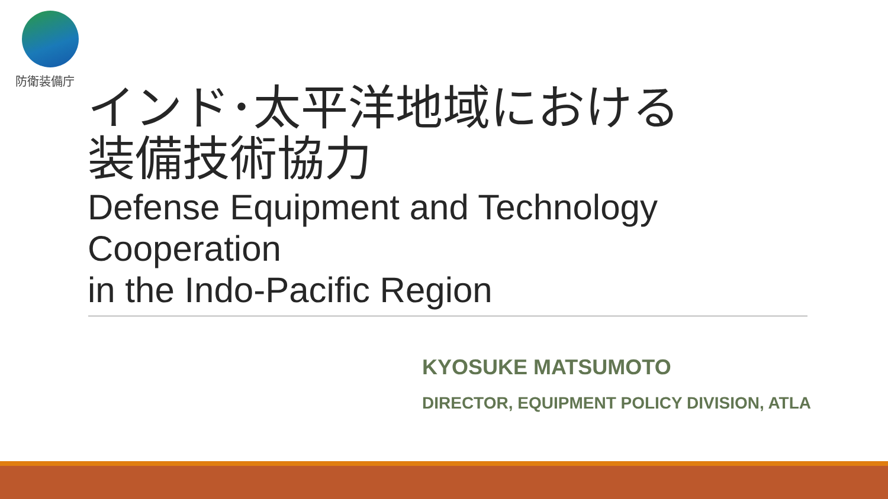防衛装備庁
インド･太平洋地域における
装備技術協力
Defense Equipment and Technology Cooperation
in the Indo-Pacific Region
KYOSUKE MATSUMOTO
DIRECTOR, EQUIPMENT POLICY DIVISION, ATLA